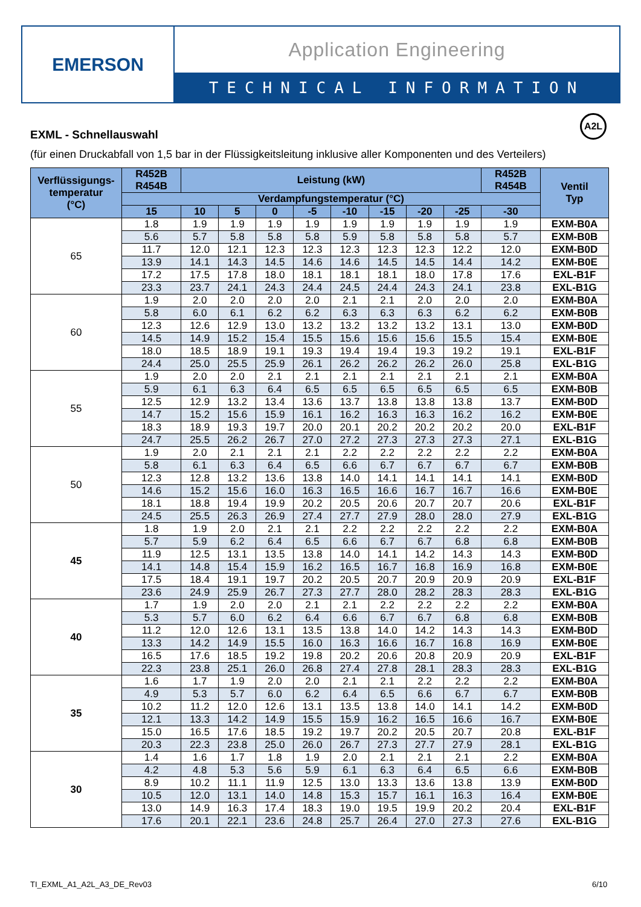EMERSON
Application Engineering
TECHNICAL INFORMATION
EXML - Schnellauswahl
A2L
(für einen Druckabfall von 1,5 bar in der Flüssigkeitsleitung inklusive aller Komponenten und des Verteilers)
| Verflüssigungs- temperatur (°C) | R452B R454B | Leistung (kW) | | | | | | | | R452B R454B | Ventil Typ |
| --- | --- | --- | --- | --- | --- | --- | --- | --- | --- | --- | --- |
| | Verdampfungstemperatur (°C) | | | | | | | | | | |
| | 15 | 10 | 5 | 0 | -5 | -10 | -15 | -20 | -25 | -30 | |
| 65 | 1.8 | 1.9 | 1.9 | 1.9 | 1.9 | 1.9 | 1.9 | 1.9 | 1.9 | 1.9 | EXM-B0A |
| | 5.6 | 5.7 | 5.8 | 5.8 | 5.8 | 5.9 | 5.8 | 5.8 | 5.8 | 5.7 | EXM-B0B |
| | 11.7 | 12.0 | 12.1 | 12.3 | 12.3 | 12.3 | 12.3 | 12.3 | 12.2 | 12.0 | EXM-B0D |
| | 13.9 | 14.1 | 14.3 | 14.5 | 14.6 | 14.6 | 14.5 | 14.5 | 14.4 | 14.2 | EXM-B0E |
| | 17.2 | 17.5 | 17.8 | 18.0 | 18.1 | 18.1 | 18.1 | 18.0 | 17.8 | 17.6 | EXL-B1F |
| | 23.3 | 23.7 | 24.1 | 24.3 | 24.4 | 24.5 | 24.4 | 24.3 | 24.1 | 23.8 | EXL-B1G |
| 60 | 1.9 | 2.0 | 2.0 | 2.0 | 2.0 | 2.1 | 2.1 | 2.0 | 2.0 | 2.0 | EXM-B0A |
| | 5.8 | 6.0 | 6.1 | 6.2 | 6.2 | 6.3 | 6.3 | 6.3 | 6.2 | 6.2 | EXM-B0B |
| | 12.3 | 12.6 | 12.9 | 13.0 | 13.2 | 13.2 | 13.2 | 13.2 | 13.1 | 13.0 | EXM-B0D |
| | 14.5 | 14.9 | 15.2 | 15.4 | 15.5 | 15.6 | 15.6 | 15.6 | 15.5 | 15.4 | EXM-B0E |
| | 18.0 | 18.5 | 18.9 | 19.1 | 19.3 | 19.4 | 19.4 | 19.3 | 19.2 | 19.1 | EXL-B1F |
| | 24.4 | 25.0 | 25.5 | 25.9 | 26.1 | 26.2 | 26.2 | 26.2 | 26.0 | 25.8 | EXL-B1G |
| 55 | 1.9 | 2.0 | 2.0 | 2.1 | 2.1 | 2.1 | 2.1 | 2.1 | 2.1 | 2.1 | EXM-B0A |
| | 5.9 | 6.1 | 6.3 | 6.4 | 6.5 | 6.5 | 6.5 | 6.5 | 6.5 | 6.5 | EXM-B0B |
| | 12.5 | 12.9 | 13.2 | 13.4 | 13.6 | 13.7 | 13.8 | 13.8 | 13.8 | 13.7 | EXM-B0D |
| | 14.7 | 15.2 | 15.6 | 15.9 | 16.1 | 16.2 | 16.3 | 16.3 | 16.2 | 16.2 | EXM-B0E |
| | 18.3 | 18.9 | 19.3 | 19.7 | 20.0 | 20.1 | 20.2 | 20.2 | 20.2 | 20.0 | EXL-B1F |
| | 24.7 | 25.5 | 26.2 | 26.7 | 27.0 | 27.2 | 27.3 | 27.3 | 27.3 | 27.1 | EXL-B1G |
| 50 | 1.9 | 2.0 | 2.1 | 2.1 | 2.1 | 2.2 | 2.2 | 2.2 | 2.2 | 2.2 | EXM-B0A |
| | 5.8 | 6.1 | 6.3 | 6.4 | 6.5 | 6.6 | 6.7 | 6.7 | 6.7 | 6.7 | EXM-B0B |
| | 12.3 | 12.8 | 13.2 | 13.6 | 13.8 | 14.0 | 14.1 | 14.1 | 14.1 | 14.1 | EXM-B0D |
| | 14.6 | 15.2 | 15.6 | 16.0 | 16.3 | 16.5 | 16.6 | 16.7 | 16.7 | 16.6 | EXM-B0E |
| | 18.1 | 18.8 | 19.4 | 19.9 | 20.2 | 20.5 | 20.6 | 20.7 | 20.7 | 20.6 | EXL-B1F |
| | 24.5 | 25.5 | 26.3 | 26.9 | 27.4 | 27.7 | 27.9 | 28.0 | 28.0 | 27.9 | EXL-B1G |
| 45 | 1.8 | 1.9 | 2.0 | 2.1 | 2.1 | 2.2 | 2.2 | 2.2 | 2.2 | 2.2 | EXM-B0A |
| | 5.7 | 5.9 | 6.2 | 6.4 | 6.5 | 6.6 | 6.7 | 6.7 | 6.8 | 6.8 | EXM-B0B |
| | 11.9 | 12.5 | 13.1 | 13.5 | 13.8 | 14.0 | 14.1 | 14.2 | 14.3 | 14.3 | EXM-B0D |
| | 14.1 | 14.8 | 15.4 | 15.9 | 16.2 | 16.5 | 16.7 | 16.8 | 16.9 | 16.8 | EXM-B0E |
| | 17.5 | 18.4 | 19.1 | 19.7 | 20.2 | 20.5 | 20.7 | 20.9 | 20.9 | 20.9 | EXL-B1F |
| | 23.6 | 24.9 | 25.9 | 26.7 | 27.3 | 27.7 | 28.0 | 28.2 | 28.3 | 28.3 | EXL-B1G |
| 40 | 1.7 | 1.9 | 2.0 | 2.0 | 2.1 | 2.1 | 2.2 | 2.2 | 2.2 | 2.2 | EXM-B0A |
| | 5.3 | 5.7 | 6.0 | 6.2 | 6.4 | 6.6 | 6.7 | 6.7 | 6.8 | 6.8 | EXM-B0B |
| | 11.2 | 12.0 | 12.6 | 13.1 | 13.5 | 13.8 | 14.0 | 14.2 | 14.3 | 14.3 | EXM-B0D |
| | 13.3 | 14.2 | 14.9 | 15.5 | 16.0 | 16.3 | 16.6 | 16.7 | 16.8 | 16.9 | EXM-B0E |
| | 16.5 | 17.6 | 18.5 | 19.2 | 19.8 | 20.2 | 20.6 | 20.8 | 20.9 | 20.9 | EXL-B1F |
| | 22.3 | 23.8 | 25.1 | 26.0 | 26.8 | 27.4 | 27.8 | 28.1 | 28.3 | 28.3 | EXL-B1G |
| 35 | 1.6 | 1.7 | 1.9 | 2.0 | 2.0 | 2.1 | 2.1 | 2.2 | 2.2 | 2.2 | EXM-B0A |
| | 4.9 | 5.3 | 5.7 | 6.0 | 6.2 | 6.4 | 6.5 | 6.6 | 6.7 | 6.7 | EXM-B0B |
| | 10.2 | 11.2 | 12.0 | 12.6 | 13.1 | 13.5 | 13.8 | 14.0 | 14.1 | 14.2 | EXM-B0D |
| | 12.1 | 13.3 | 14.2 | 14.9 | 15.5 | 15.9 | 16.2 | 16.5 | 16.6 | 16.7 | EXM-B0E |
| | 15.0 | 16.5 | 17.6 | 18.5 | 19.2 | 19.7 | 20.2 | 20.5 | 20.7 | 20.8 | EXL-B1F |
| | 20.3 | 22.3 | 23.8 | 25.0 | 26.0 | 26.7 | 27.3 | 27.7 | 27.9 | 28.1 | EXL-B1G |
| 30 | 1.4 | 1.6 | 1.7 | 1.8 | 1.9 | 2.0 | 2.1 | 2.1 | 2.1 | 2.2 | EXM-B0A |
| | 4.2 | 4.8 | 5.3 | 5.6 | 5.9 | 6.1 | 6.3 | 6.4 | 6.5 | 6.6 | EXM-B0B |
| | 8.9 | 10.2 | 11.1 | 11.9 | 12.5 | 13.0 | 13.3 | 13.6 | 13.8 | 13.9 | EXM-B0D |
| | 10.5 | 12.0 | 13.1 | 14.0 | 14.8 | 15.3 | 15.7 | 16.1 | 16.3 | 16.4 | EXM-B0E |
| | 13.0 | 14.9 | 16.3 | 17.4 | 18.3 | 19.0 | 19.5 | 19.9 | 20.2 | 20.4 | EXL-B1F |
| | 17.6 | 20.1 | 22.1 | 23.6 | 24.8 | 25.7 | 26.4 | 27.0 | 27.3 | 27.6 | EXL-B1G |
TI_EXML_A1_A2L_A3_DE_Rev03 6/10